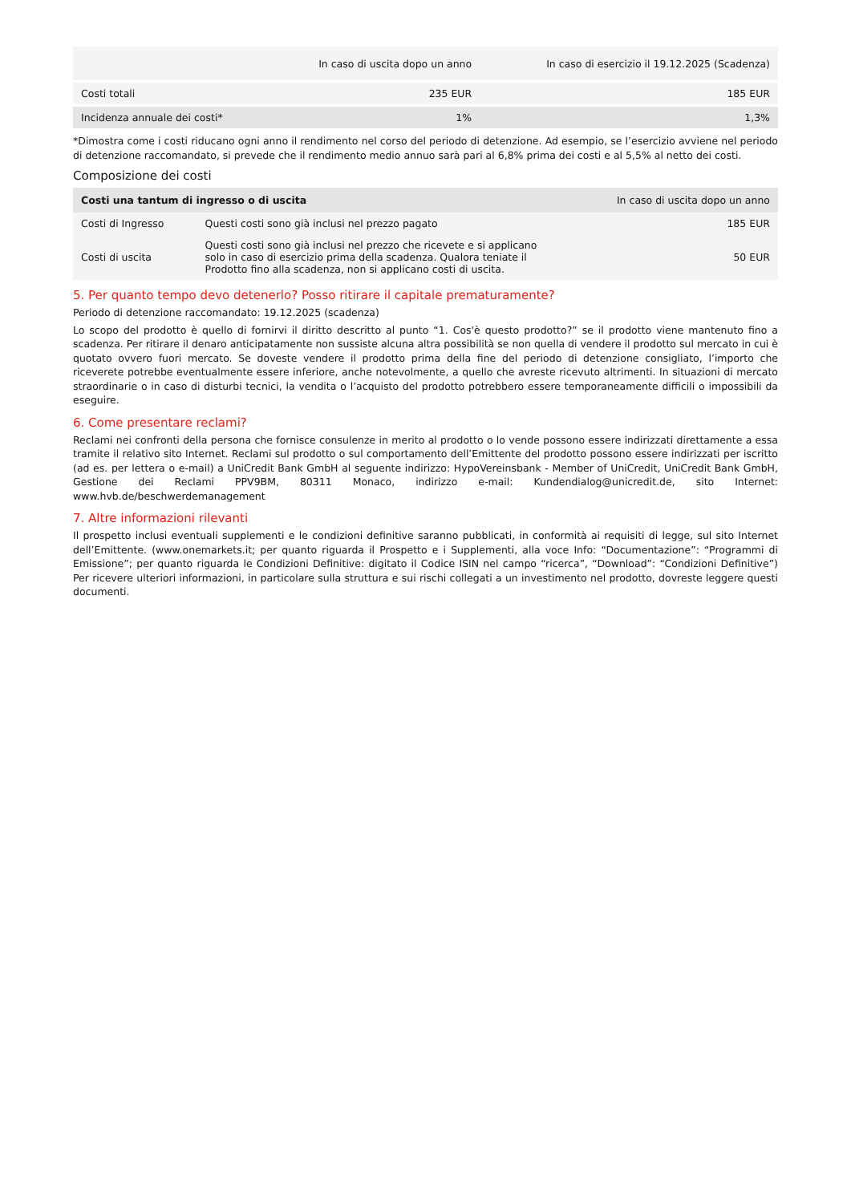| | In caso di uscita dopo un anno | In caso di esercizio il 19.12.2025 (Scadenza) |
| --- | --- | --- |
| Costi totali | 235 EUR | 185 EUR |
| Incidenza annuale dei costi* | 1% | 1,3% |
*Dimostra come i costi riducano ogni anno il rendimento nel corso del periodo di detenzione. Ad esempio, se l’esercizio avviene nel periodo di detenzione raccomandato, si prevede che il rendimento medio annuo sarà pari al 6,8% prima dei costi e al 5,5% al netto dei costi.
Composizione dei costi
| Costi una tantum di ingresso o di uscita | | In caso di uscita dopo un anno |
| --- | --- | --- |
| Costi di Ingresso | Questi costi sono già inclusi nel prezzo pagato | 185 EUR |
| Costi di uscita | Questi costi sono già inclusi nel prezzo che ricevete e si applicano solo in caso di esercizio prima della scadenza. Qualora teniate il Prodotto fino alla scadenza, non si applicano costi di uscita. | 50 EUR |
5. Per quanto tempo devo detenerlo? Posso ritirare il capitale prematuramente?
Periodo di detenzione raccomandato: 19.12.2025 (scadenza)
Lo scopo del prodotto è quello di fornirvi il diritto descritto al punto “1. Cos'è questo prodotto?” se il prodotto viene mantenuto fino a scadenza. Per ritirare il denaro anticipatamente non sussiste alcuna altra possibilità se non quella di vendere il prodotto sul mercato in cui è quotato ovvero fuori mercato. Se doveste vendere il prodotto prima della fine del periodo di detenzione consigliato, l’importo che riceverete potrebbe eventualmente essere inferiore, anche notevolmente, a quello che avreste ricevuto altrimenti. In situazioni di mercato straordinarie o in caso di disturbi tecnici, la vendita o l’acquisto del prodotto potrebbero essere temporaneamente difficili o impossibili da eseguire.
6. Come presentare reclami?
Reclami nei confronti della persona che fornisce consulenze in merito al prodotto o lo vende possono essere indirizzati direttamente a essa tramite il relativo sito Internet. Reclami sul prodotto o sul comportamento dell’Emittente del prodotto possono essere indirizzati per iscritto (ad es. per lettera o e-mail) a UniCredit Bank GmbH al seguente indirizzo: HypoVereinsbank - Member of UniCredit, UniCredit Bank GmbH, Gestione dei Reclami PPV9BM, 80311 Monaco, indirizzo e-mail: Kundendialog@unicredit.de, sito Internet: www.hvb.de/beschwerdemanagement
7. Altre informazioni rilevanti
Il prospetto inclusi eventuali supplementi e le condizioni definitive saranno pubblicati, in conformità ai requisiti di legge, sul sito Internet dell’Emittente. (www.onemarkets.it; per quanto riguarda il Prospetto e i Supplementi, alla voce Info: “Documentazione”: “Programmi di Emissione”; per quanto riguarda le Condizioni Definitive: digitato il Codice ISIN nel campo “ricerca”, “Download”: “Condizioni Definitive”) Per ricevere ulteriori informazioni, in particolare sulla struttura e sui rischi collegati a un investimento nel prodotto, dovreste leggere questi documenti.